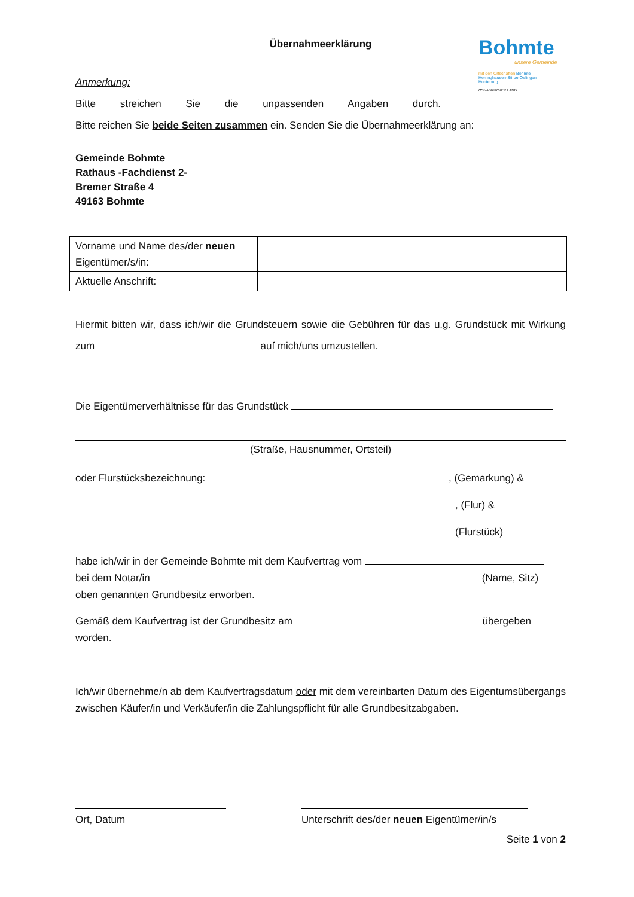Bohmte
unsere Gemeinde
mit den Ortschaften Bohmte
Herringhausen-Stirpe-Oelingen
Hunteburg
OSNABRÜCKER LAND
Übernahmeerklärung
Anmerkung:
Bitte streichen Sie die unpassenden Angaben durch.
Bitte reichen Sie beide Seiten zusammen ein. Senden Sie die Übernahmeerklärung an:
Gemeinde Bohmte
Rathaus -Fachdienst 2-
Bremer Straße 4
49163 Bohmte
| Vorname und Name des/der neuen Eigentümer/s/in: | |
| Aktuelle Anschrift: | |
Hiermit bitten wir, dass ich/wir die Grundsteuern sowie die Gebühren für das u.g. Grundstück mit Wirkung zum auf mich/uns umzustellen.
Die Eigentümerverhältnisse für das Grundstück
(Straße, Hausnummer, Ortsteil)
oder Flurstücksbezeichnung: , (Gemarkung) &
, (Flur) &
(Flurstück)
habe ich/wir in der Gemeinde Bohmte mit dem Kaufvertrag vom
bei dem Notar/in (Name, Sitz)
oben genannten Grundbesitz erworben.
Gemäß dem Kaufvertrag ist der Grundbesitz am übergeben
worden.
Ich/wir übernehme/n ab dem Kaufvertragsdatum oder mit dem vereinbarten Datum des Eigentumsübergangs zwischen Käufer/in und Verkäufer/in die Zahlungspflicht für alle Grundbesitzabgaben.
Ort, Datum Unterschrift des/der neuen Eigentümer/in/s
Seite 1 von 2